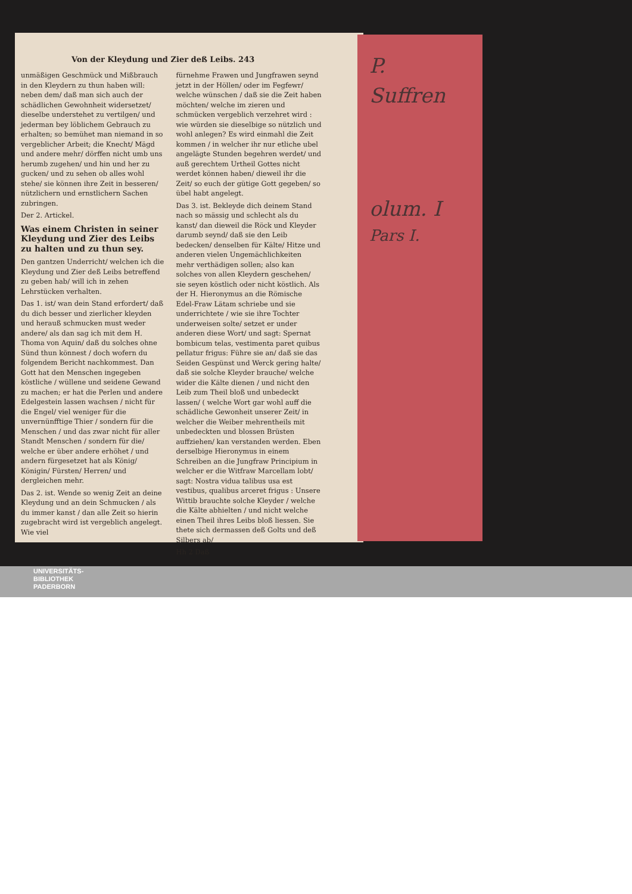Von der Kleydung und Zier deß Leibs. 243
unmäßigen Geschmück und Mißbrauch in den Kleydern zu thun haben will: neben dem/ daß man sich auch der schädlichen Gewohnheit widersetzet/ dieselbe understehet zu vertilgen/ und jederman bey löblichem Gebrauch zu erhalten; so bemühet man niemand in so vergeblicher Arbeit; die Knecht/ Mägd und andere mehr/ dörffen nicht umb uns herumb zugehen/ und hin und her zu gucken/ und zu sehen ob alles wohl stehe/ sie können ihre Zeit in besseren/ nützlichern und ernstlichern Sachen zubringen.
Der 2. Artickel.
Was einem Christen in seiner Kleydung und Zier des Leibs zu halten und zu thun sey.
Den gantzen Underricht/ welchen ich die Kleydung und Zier deß Leibs betreffend zu geben hab/ will ich in zehen Lehrstücken verhalten.
Das 1. ist/ wan dein Stand erfordert/ daß du dich besser und zierlicher kleyden und herauß schmucken must weder andere/ als dan sag ich mit dem H. Thoma von Aquin/ daß du solches ohne Sünd thun könnest / doch wofern du folgendem Bericht nachkommest. Dan Gott hat den Menschen ingegeben köstliche / wüllene und seidene Gewand zu machen; er hat die Perlen und andere Edelgestein lassen wachsen / nicht für die Engel/ viel weniger für die unvernünfftige Thier / sondern für die Menschen / und das zwar nicht für aller Standt Menschen / sondern für die/ welche er über andere erhöhet / und andern fürgesetzet hat als König/ Königin/ Fürsten/ Herren/ und dergleichen mehr.
Das 2. ist. Wende so wenig Zeit an deine Kleydung und an dein Schmucken / als du immer kanst / dan alle Zeit so hierin zugebracht wird ist vergeblich angelegt. Wie viel
fürnehme Frawen und Jungfrawen seynd jetzt in der Höllen/ oder im Fegfewr/ welche wünschen / daß sie die Zeit haben möchten/ welche im zieren und schmücken vergeblich verzehret wird : wie würden sie dieselbige so nützlich und wohl anlegen? Es wird einmahl die Zeit kommen / in welcher ihr nur etliche ubel angelägte Stunden begehren werdet/ und auß gerechtem Urtheil Gottes nicht werdet können haben/ dieweil ihr die Zeit/ so euch der gütige Gott gegeben/ so übel habt angelegt.
Das 3. ist. Bekleyde dich deinem Stand nach so mässig und schlecht als du kanst/ dan dieweil die Röck und Kleyder darumb seynd/ daß sie den Leib bedecken/ denselben für Kälte/ Hitze und anderen vielen Ungemächlichkeiten mehr verthädigen sollen; also kan solches von allen Kleydern geschehen/ sie seyen köstlich oder nicht köstlich. Als der H. Hieronymus an die Römische Edel-Fraw Lätam schriebe und sie underrichtete / wie sie ihre Tochter underweisen solte/ setzet er under anderen diese Wort/ und sagt: Spernat bombicum telas, vestimenta paret quibus pellatur frigus: Führe sie an/ daß sie das Seiden Gespünst und Werck gering halte/ daß sie solche Kleyder brauche/ welche wider die Kälte dienen / und nicht den Leib zum Theil bloß und unbedeckt lassen/ ( welche Wort gar wohl auff die schädliche Gewonheit unserer Zeit/ in welcher die Weiber mehrentheils mit unbedeckten und blossen Brüsten auffziehen/ kan verstanden werden. Eben derselbige Hieronymus in einem Schreiben an die Jungfraw Principium in welcher er die Witfraw Marcellam lobt/ sagt: Nostra vidua talibus usa est vestibus, qualibus arceret frigus : Unsere Wittib brauchte solche Kleyder / welche die Kälte abhielten / und nicht welche einen Theil ihres Leibs bloß liessen. Sie thete sich dermassen deß Golts und deß Silbers ab/
Hh 2 Daß
P.
Suffren
olum. I
Pars I.
UNIVERSITÄTS-
BIBLIOTHEK
PADERBORN